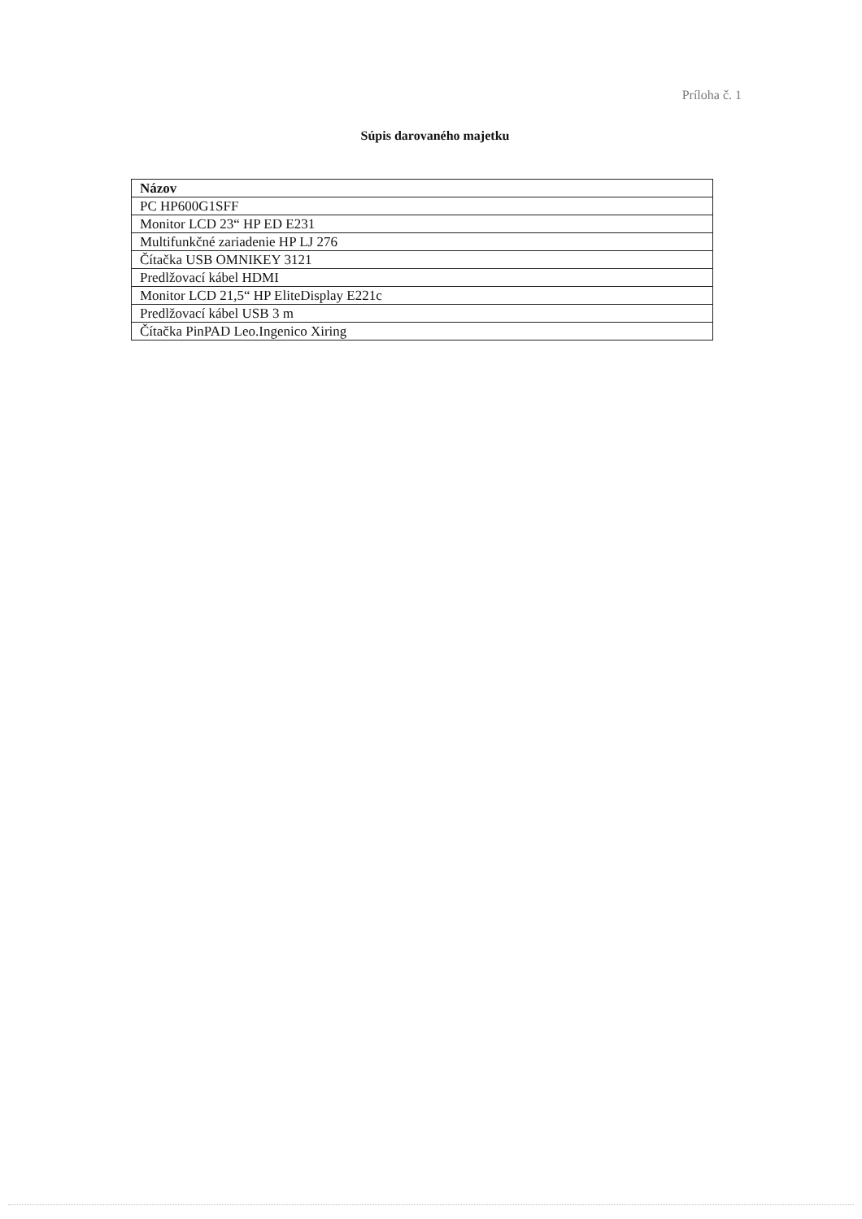Príloha č. 1
Súpis darovaného majetku
| Názov |
| --- |
| PC HP600G1SFF |
| Monitor LCD 23“ HP ED E231 |
| Multifunkčné zariadenie HP LJ 276 |
| Čítačka USB OMNIKEY 3121 |
| Predlžovací kábel HDMI |
| Monitor LCD 21,5“ HP EliteDisplay E221c |
| Predlžovací kábel USB 3 m |
| Čítačka PinPAD Leo.Ingenico Xiring |